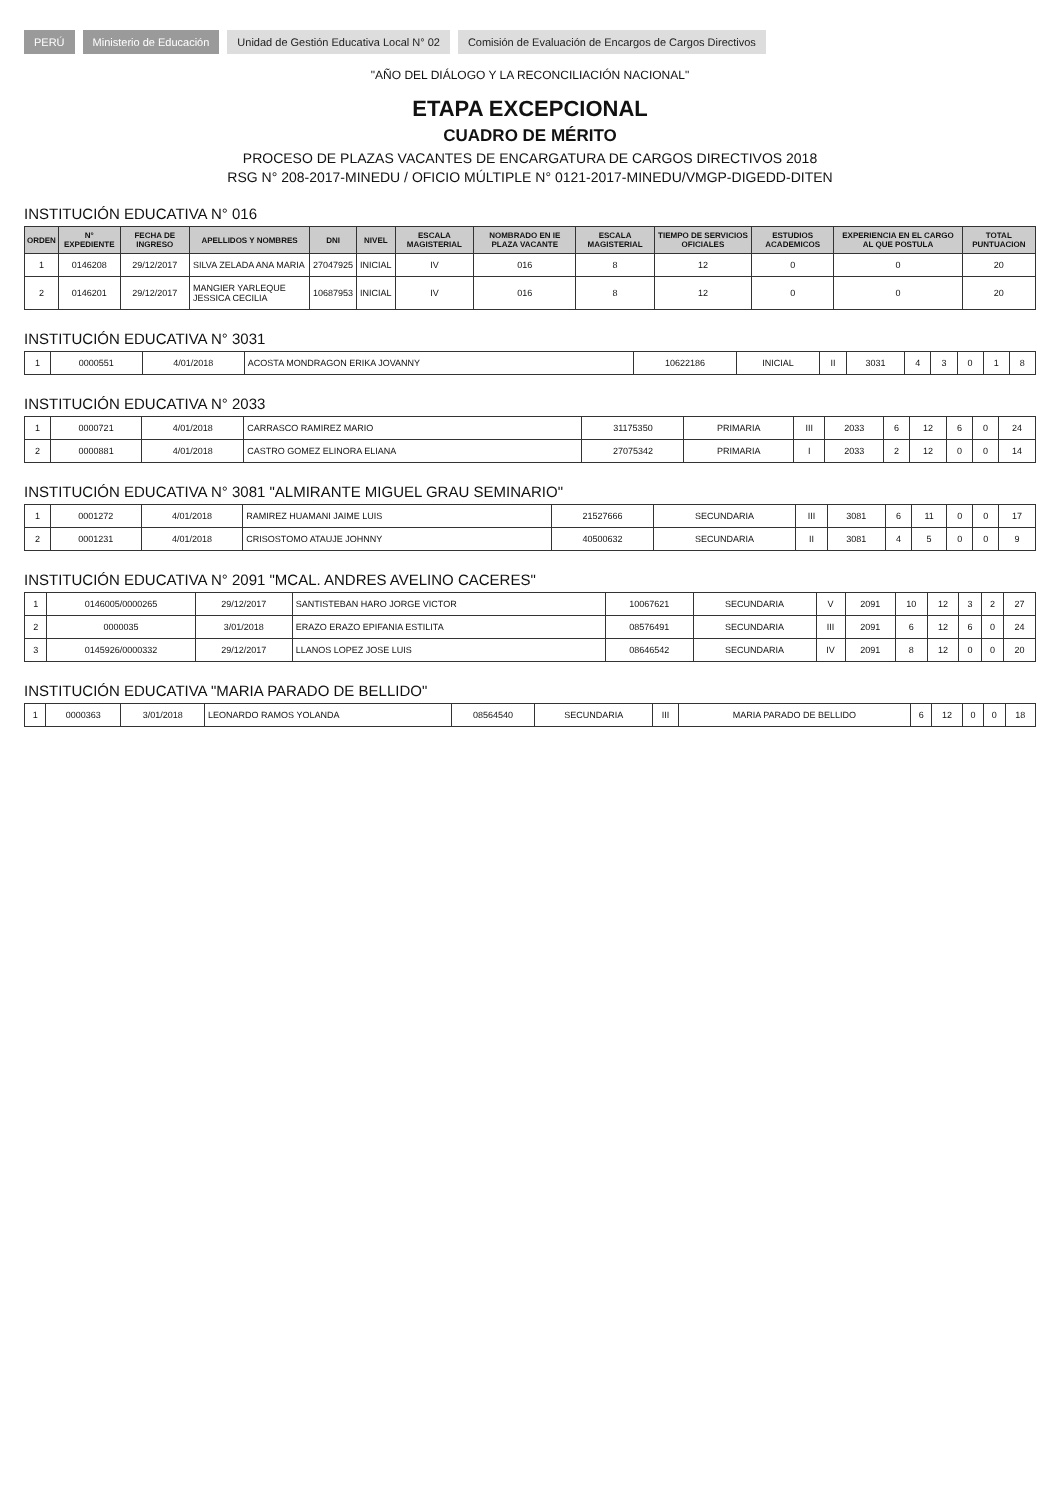PERÚ Ministerio de Educación Unidad de Gestión Educativa Local N° 02 Comisión de Evaluación de Encargos de Cargos Directivos
"AÑO DEL DIÁLOGO Y LA RECONCILIACIÓN NACIONAL"
ETAPA EXCEPCIONAL
CUADRO DE MÉRITO
PROCESO DE PLAZAS VACANTES DE ENCARGATURA DE CARGOS DIRECTIVOS 2018
RSG N° 208-2017-MINEDU / OFICIO MÚLTIPLE N° 0121-2017-MINEDU/VMGP-DIGEDD-DITEN
INSTITUCIÓN EDUCATIVA N° 016
| ORDEN | N° EXPEDIENTE | FECHA DE INGRESO | APELLIDOS Y NOMBRES | DNI | NIVEL | ESCALA MAGISTERIAL | NOMBRADO EN IE PLAZA VACANTE | ESCALA MAGISTERIAL | TIEMPO DE SERVICIOS OFICIALES | ESTUDIOS ACADEMICOS | EXPERIENCIA EN EL CARGO AL QUE POSTULA | TOTAL PUNTUACION |
| --- | --- | --- | --- | --- | --- | --- | --- | --- | --- | --- | --- | --- |
| 1 | 0146208 | 29/12/2017 | SILVA ZELADA ANA MARIA | 27047925 | INICIAL | IV | 016 | 8 | 12 | 0 | 0 | 20 |
| 2 | 0146201 | 29/12/2017 | MANGIER YARLEQUE JESSICA CECILIA | 10687953 | INICIAL | IV | 016 | 8 | 12 | 0 | 0 | 20 |
INSTITUCIÓN EDUCATIVA N° 3031
| 1 | 0000551 | 4/01/2018 | ACOSTA MONDRAGON ERIKA JOVANNY | 10622186 | INICIAL | II | 3031 | 4 | 3 | 0 | 1 | 8 |
INSTITUCIÓN EDUCATIVA N° 2033
| 1 | 0000721 | 4/01/2018 | CARRASCO RAMIREZ MARIO | 31175350 | PRIMARIA | III | 2033 | 6 | 12 | 6 | 0 | 24 |
| 2 | 0000881 | 4/01/2018 | CASTRO GOMEZ ELINORA ELIANA | 27075342 | PRIMARIA | I | 2033 | 2 | 12 | 0 | 0 | 14 |
INSTITUCIÓN EDUCATIVA N° 3081 "ALMIRANTE MIGUEL GRAU SEMINARIO"
| 1 | 0001272 | 4/01/2018 | RAMIREZ HUAMANI JAIME LUIS | 21527666 | SECUNDARIA | III | 3081 | 6 | 11 | 0 | 0 | 17 |
| 2 | 0001231 | 4/01/2018 | CRISOSTOMO ATAUJE JOHNNY | 40500632 | SECUNDARIA | II | 3081 | 4 | 5 | 0 | 0 | 9 |
INSTITUCIÓN EDUCATIVA N° 2091 "MCAL. ANDRES AVELINO CACERES"
| 1 | 0146005/0000265 | 29/12/2017 | SANTISTEBAN HARO JORGE VICTOR | 10067621 | SECUNDARIA | V | 2091 | 10 | 12 | 3 | 2 | 27 |
| 2 | 0000035 | 3/01/2018 | ERAZO ERAZO EPIFANIA ESTILITA | 08576491 | SECUNDARIA | III | 2091 | 6 | 12 | 6 | 0 | 24 |
| 3 | 0145926/0000332 | 29/12/2017 | LLANOS LOPEZ JOSE LUIS | 08646542 | SECUNDARIA | IV | 2091 | 8 | 12 | 0 | 0 | 20 |
INSTITUCIÓN EDUCATIVA "MARIA PARADO DE BELLIDO"
| 1 | 0000363 | 3/01/2018 | LEONARDO RAMOS YOLANDA | 08564540 | SECUNDARIA | III | MARIA PARADO DE BELLIDO | 6 | 12 | 0 | 0 | 18 |